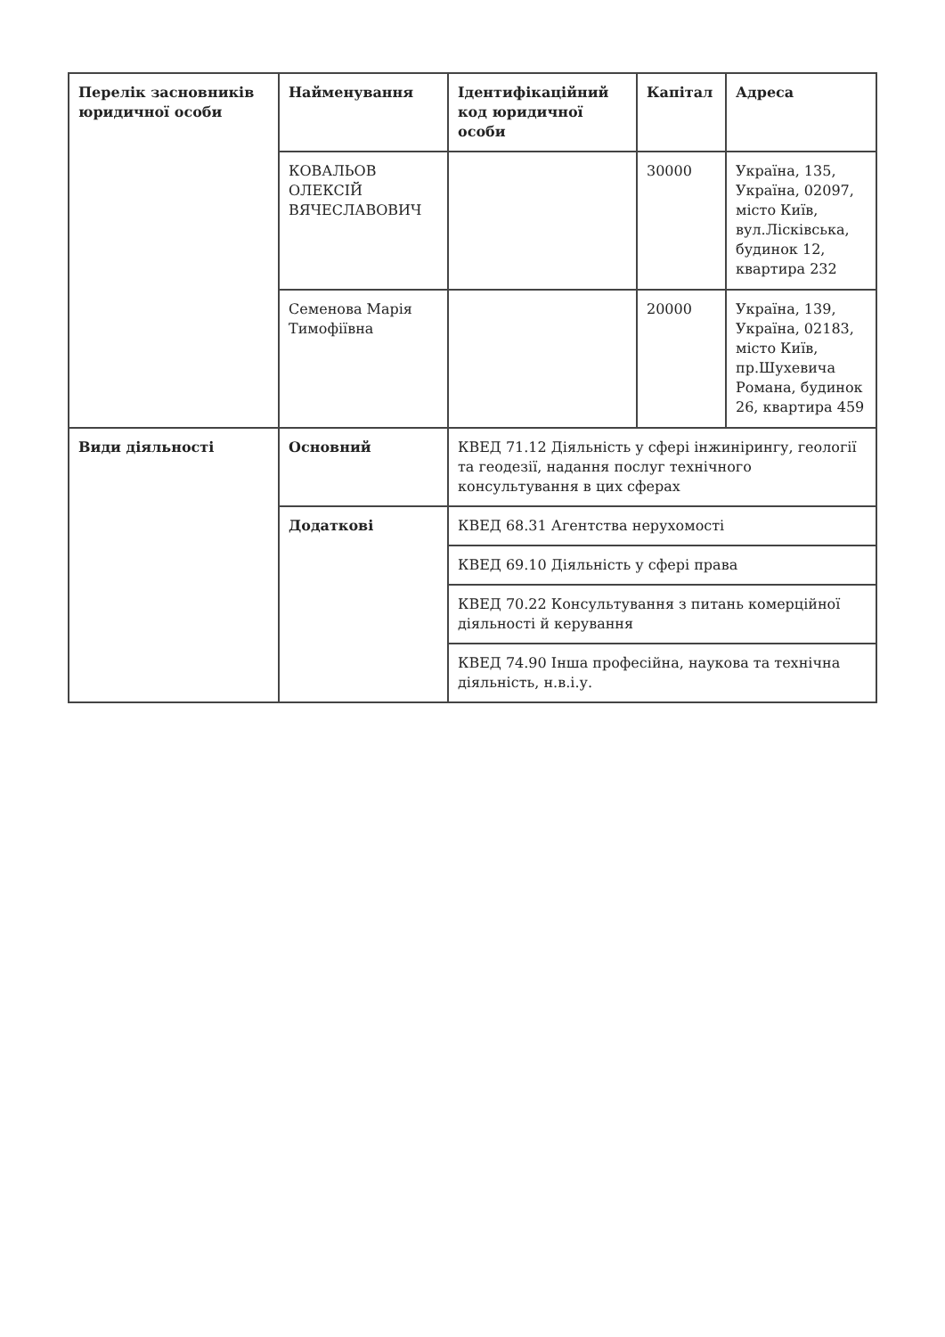| Перелік засновників юридичної особи | Найменування | Ідентифікаційний код юридичної особи | Капітал | Адреса |
| | КОВАЛЬОВ ОЛЕКСІЙ ВЯЧЕСЛАВОВИЧ | | 30000 | Україна, 135, Україна, 02097, місто Київ, вул.Лісківська, будинок 12, квартира 232 |
| | Семенова Марія Тимофіївна | | 20000 | Україна, 139, Україна, 02183, місто Київ, пр.Шухевича Романа, будинок 26, квартира 459 |
| Види діяльності | Основний | КВЕД 71.12 Діяльність у сфері інжинірингу, геології та геодезії, надання послуг технічного консультування в цих сферах | | |
| | Додаткові | КВЕД 68.31 Агентства нерухомості | | |
| | | КВЕД 69.10 Діяльність у сфері права | | |
| | | КВЕД 70.22 Консультування з питань комерційної діяльності й керування | | |
| | | КВЕД 74.90 Інша професійна, наукова та технічна діяльність, н.в.і.у. | | |